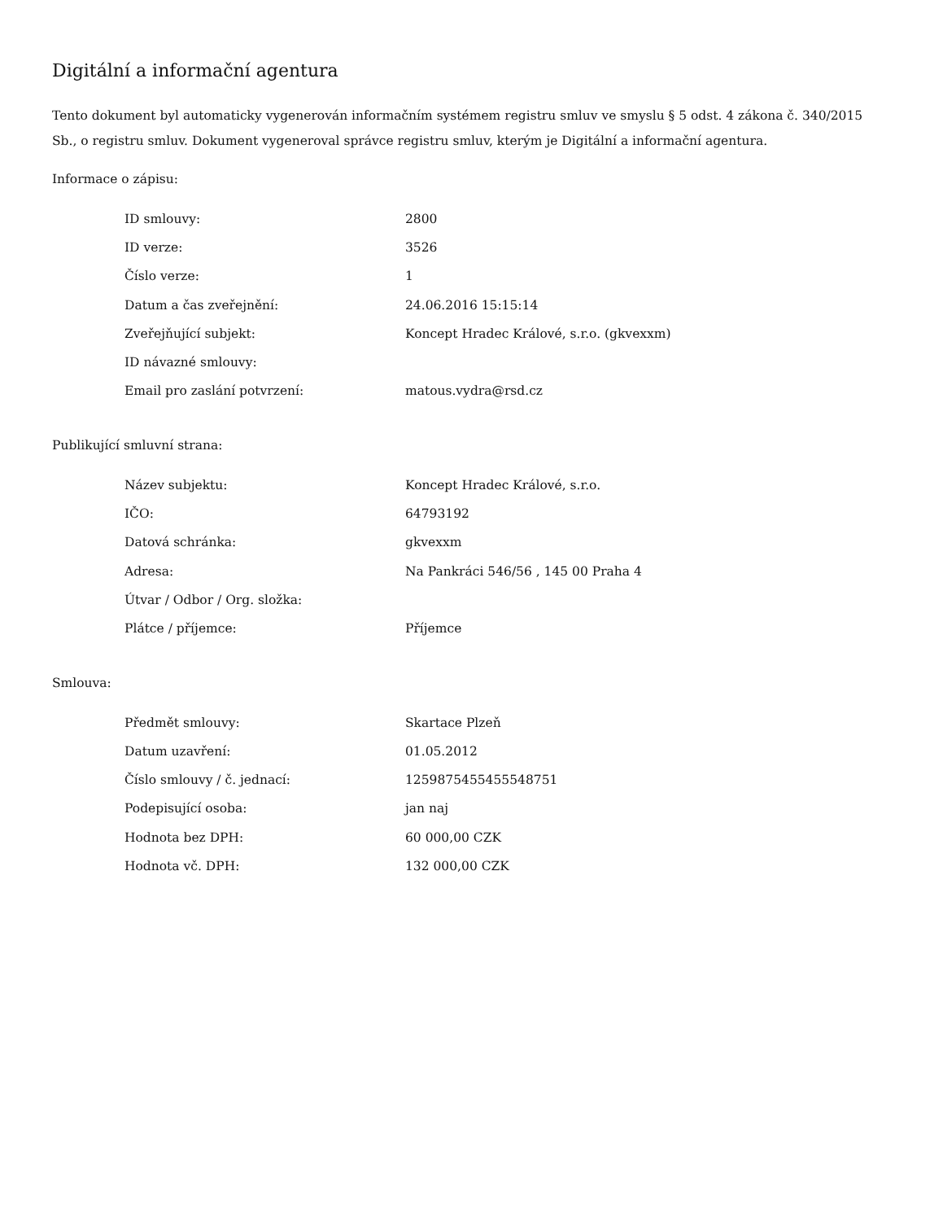Digitální a informační agentura
Tento dokument byl automaticky vygenerován informačním systémem registru smluv ve smyslu § 5 odst. 4 zákona č. 340/2015 Sb., o registru smluv. Dokument vygeneroval správce registru smluv, kterým je Digitální a informační agentura.
Informace o zápisu:
| ID smlouvy: | 2800 |
| ID verze: | 3526 |
| Číslo verze: | 1 |
| Datum a čas zveřejnění: | 24.06.2016 15:15:14 |
| Zveřejňující subjekt: | Koncept Hradec Králové, s.r.o. (gkvexxm) |
| ID návazné smlouvy: | |
| Email pro zaslání potvrzení: | matous.vydra@rsd.cz |
Publikující smluvní strana:
| Název subjektu: | Koncept Hradec Králové, s.r.o. |
| IČO: | 64793192 |
| Datová schránka: | gkvexxm |
| Adresa: | Na Pankráci 546/56 , 145 00 Praha 4 |
| Útvar / Odbor / Org. složka: | |
| Plátce / příjemce: | Příjemce |
Smlouva:
| Předmět smlouvy: | Skartace Plzeň |
| Datum uzavření: | 01.05.2012 |
| Číslo smlouvy / č. jednací: | 1259875455455548751 |
| Podepisující osoba: | jan naj |
| Hodnota bez DPH: | 60 000,00 CZK |
| Hodnota vč. DPH: | 132 000,00 CZK |